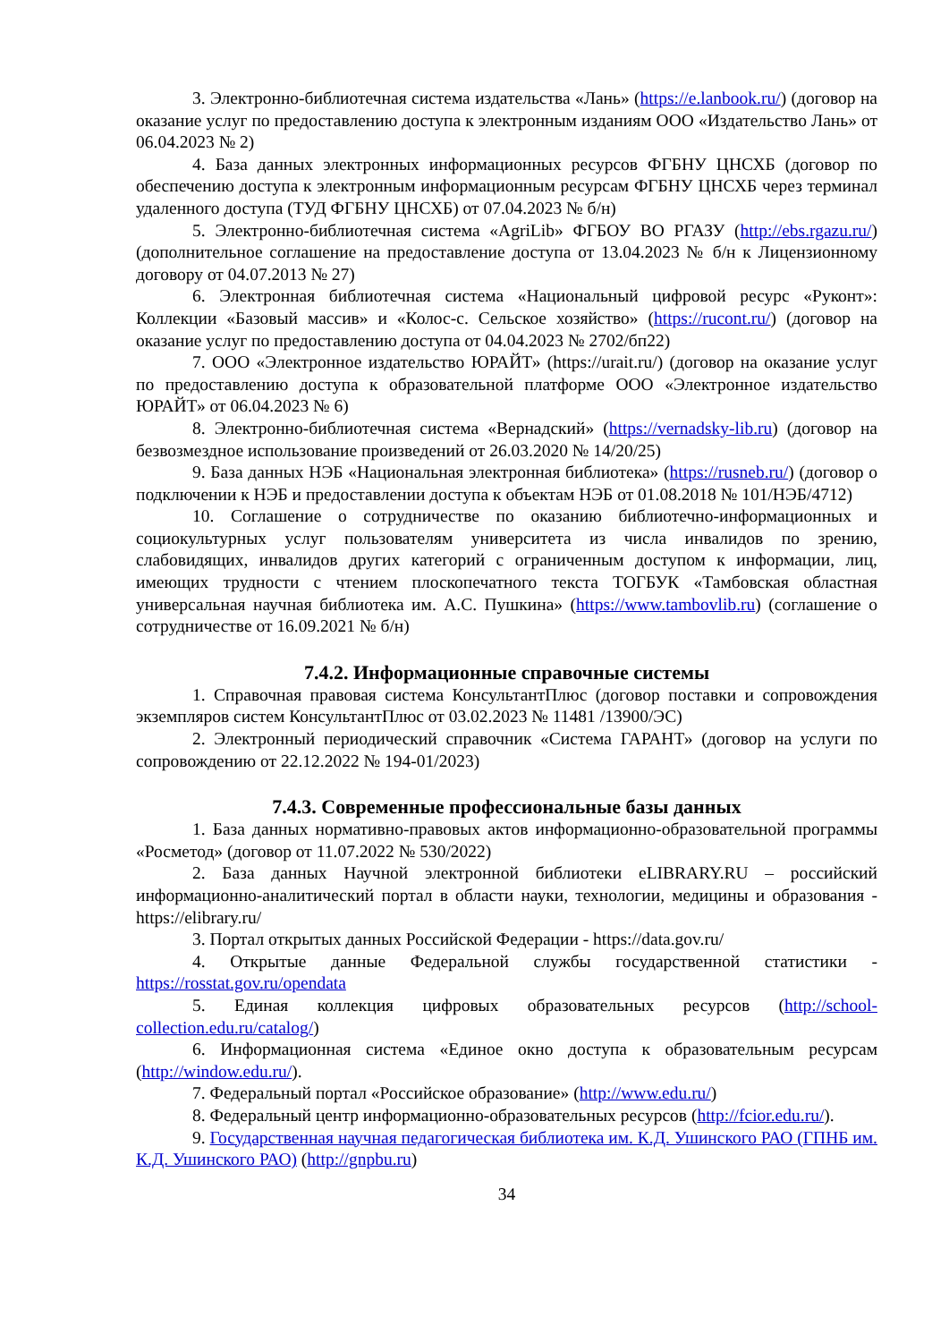3. Электронно-библиотечная система издательства «Лань» (https://e.lanbook.ru/) (договор на оказание услуг по предоставлению доступа к электронным изданиям ООО «Издательство Лань» от 06.04.2023 № 2)
4. База данных электронных информационных ресурсов ФГБНУ ЦНСХБ (договор по обеспечению доступа к электронным информационным ресурсам ФГБНУ ЦНСХБ через терминал удаленного доступа (ТУД ФГБНУ ЦНСХБ) от 07.04.2023 № б/н)
5. Электронно-библиотечная система «AgriLib» ФГБОУ ВО РГАЗУ (http://ebs.rgazu.ru/) (дополнительное соглашение на предоставление доступа от 13.04.2023 № б/н к Лицензионному договору от 04.07.2013 № 27)
6. Электронная библиотечная система «Национальный цифровой ресурс «Руконт»: Коллекции «Базовый массив» и «Колос-с. Сельское хозяйство» (https://rucont.ru/) (договор на оказание услуг по предоставлению доступа от 04.04.2023 № 2702/бп22)
7. ООО «Электронное издательство ЮРАЙТ» (https://urait.ru/) (договор на оказание услуг по предоставлению доступа к образовательной платформе ООО «Электронное издательство ЮРАЙТ» от 06.04.2023 № 6)
8. Электронно-библиотечная система «Вернадский» (https://vernadsky-lib.ru) (договор на безвозмездное использование произведений от 26.03.2020 № 14/20/25)
9. База данных НЭБ «Национальная электронная библиотека» (https://rusneb.ru/) (договор о подключении к НЭБ и предоставлении доступа к объектам НЭБ от 01.08.2018 № 101/НЭБ/4712)
10. Соглашение о сотрудничестве по оказанию библиотечно-информационных и социокультурных услуг пользователям университета из числа инвалидов по зрению, слабовидящих, инвалидов других категорий с ограниченным доступом к информации, лиц, имеющих трудности с чтением плоскопечатного текста ТОГБУК «Тамбовская областная универсальная научная библиотека им. А.С. Пушкина» (https://www.tambovlib.ru) (соглашение о сотрудничестве от 16.09.2021 № б/н)
7.4.2. Информационные справочные системы
1. Справочная правовая система КонсультантПлюс (договор поставки и сопровождения экземпляров систем КонсультантПлюс от 03.02.2023 № 11481 /13900/ЭС)
2. Электронный периодический справочник «Система ГАРАНТ» (договор на услуги по сопровождению от 22.12.2022 № 194-01/2023)
7.4.3. Современные профессиональные базы данных
1. База данных нормативно-правовых актов информационно-образовательной программы «Росметод» (договор от 11.07.2022 № 530/2022)
2. База данных Научной электронной библиотеки eLIBRARY.RU – российский информационно-аналитический портал в области науки, технологии, медицины и образования - https://elibrary.ru/
3. Портал открытых данных Российской Федерации - https://data.gov.ru/
4. Открытые данные Федеральной службы государственной статистики - https://rosstat.gov.ru/opendata
5. Единая коллекция цифровых образовательных ресурсов (http://school-collection.edu.ru/catalog/)
6. Информационная система «Единое окно доступа к образовательным ресурсам (http://window.edu.ru/).
7. Федеральный портал «Российское образование» (http://www.edu.ru/)
8. Федеральный центр информационно-образовательных ресурсов (http://fcior.edu.ru/).
9. Государственная научная педагогическая библиотека им. К.Д. Ушинского РАО (ГПНБ им. К.Д. Ушинского РАО) (http://gnpbu.ru)
34